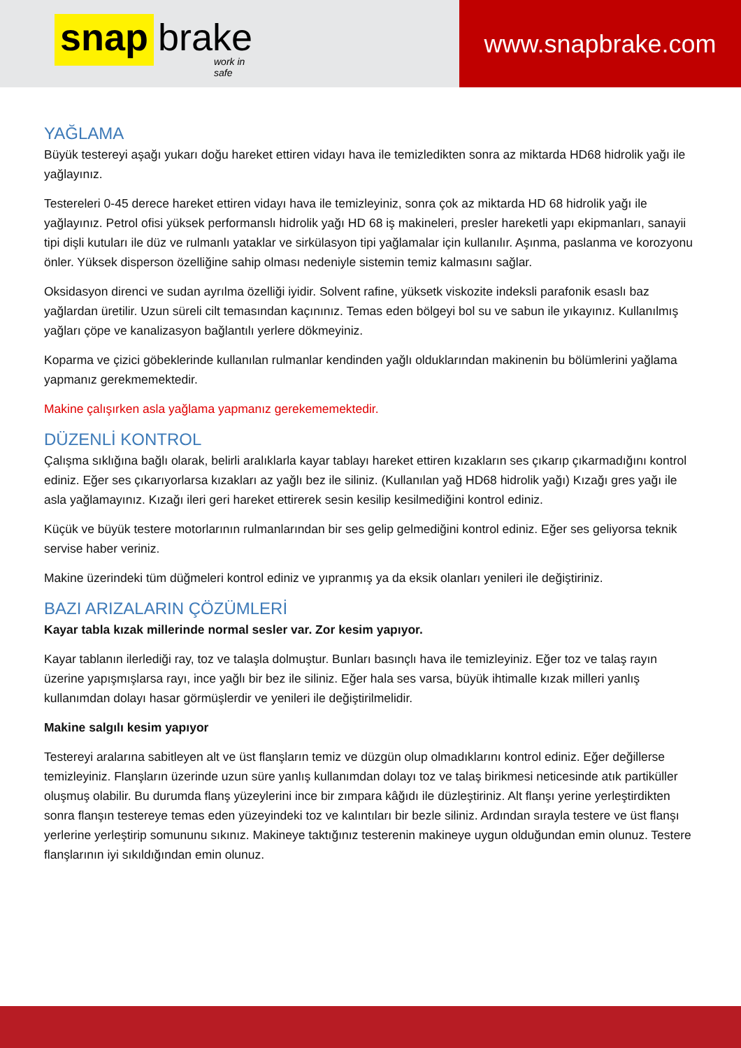snap brake
work in safe
www.snapbrake.com
YAĞLAMA
Büyük testereyi aşağı yukarı doğu hareket ettiren vidayı hava ile temizledikten sonra az miktarda HD68 hidrolik yağı ile yağlayınız.
Testereleri 0-45 derece hareket ettiren vidayı hava ile temizleyiniz, sonra çok az miktarda HD 68 hidrolik yağı ile yağlayınız. Petrol ofisi yüksek performanslı hidrolik yağı HD 68 iş makineleri, presler hareketli yapı ekipmanları, sanayii tipi dişli kutuları ile düz ve rulmanlı yataklar ve sirkülasyon tipi yağlamalar için kullanılır. Aşınma, paslanma ve korozyonu önler. Yüksek disperson özelliğine sahip olması nedeniyle sistemin temiz kalmasını sağlar.
Oksidasyon direnci ve sudan ayrılma özelliği iyidir. Solvent rafine, yüksetk viskozite indeksli parafonik esaslı baz yağlardan üretilir. Uzun süreli cilt temasından kaçınınız. Temas eden bölgeyi bol su ve sabun ile yıkayınız. Kullanılmış yağları çöpe ve kanalizasyon bağlantılı yerlere dökmeyiniz.
Koparma ve çizici göbeklerinde kullanılan rulmanlar kendinden yağlı olduklarından makinenin bu bölümlerini yağlama yapmanız gerekmemektedir.
Makine çalışırken asla yağlama yapmanız gerekememektedir.
DÜZENLİ KONTROL
Çalışma sıklığına bağlı olarak, belirli aralıklarla kayar tablayı hareket ettiren kızakların ses çıkarıp çıkarmadığını kontrol ediniz. Eğer ses çıkarıyorlarsa kızakları az yağlı bez ile siliniz. (Kullanılan yağ HD68 hidrolik yağı) Kızağı gres yağı ile asla yağlamayınız. Kızağı ileri geri hareket ettirerek sesin kesilip kesilmediğini kontrol ediniz.
Küçük ve büyük testere motorlarının rulmanlarından bir ses gelip gelmediğini kontrol ediniz. Eğer ses geliyorsa teknik servise haber veriniz.
Makine üzerindeki tüm düğmeleri kontrol ediniz ve yıpranmış ya da eksik olanları yenileri ile değiştiriniz.
BAZI ARIZALARIN ÇÖZÜMLERİ
Kayar tabla kızak millerinde normal sesler var. Zor kesim yapıyor.
Kayar tablanın ilerlediği ray, toz ve talaşla dolmuştur. Bunları basınçlı hava ile temizleyiniz. Eğer toz ve talaş rayın üzerine yapışmışlarsa rayı, ince yağlı bir bez ile siliniz. Eğer hala ses varsa, büyük ihtimalle kızak milleri yanlış kullanımdan dolayı hasar görmüşlerdir ve yenileri ile değiştirilmelidir.
Makine salgılı kesim yapıyor
Testereyi aralarına sabitleyen alt ve üst flanşların temiz ve düzgün olup olmadıklarını kontrol ediniz. Eğer değillerse temizleyiniz. Flanşların üzerinde uzun süre yanlış kullanımdan dolayı toz ve talaş birikmesi neticesinde atık partiküller oluşmuş olabilir. Bu durumda flanş yüzeylerini ince bir zımpara kâğıdı ile düzleştiriniz. Alt flanşı yerine yerleştirdikten sonra flanşın testereye temas eden yüzeyindeki toz ve kalıntıları bir bezle siliniz. Ardından sırayla testere ve üst flanşı yerlerine yerleştirip somununu sıkınız. Makineye taktığınız testerenin makineye uygun olduğundan emin olunuz. Testere flanşlarının iyi sıkıldığından emin olunuz.